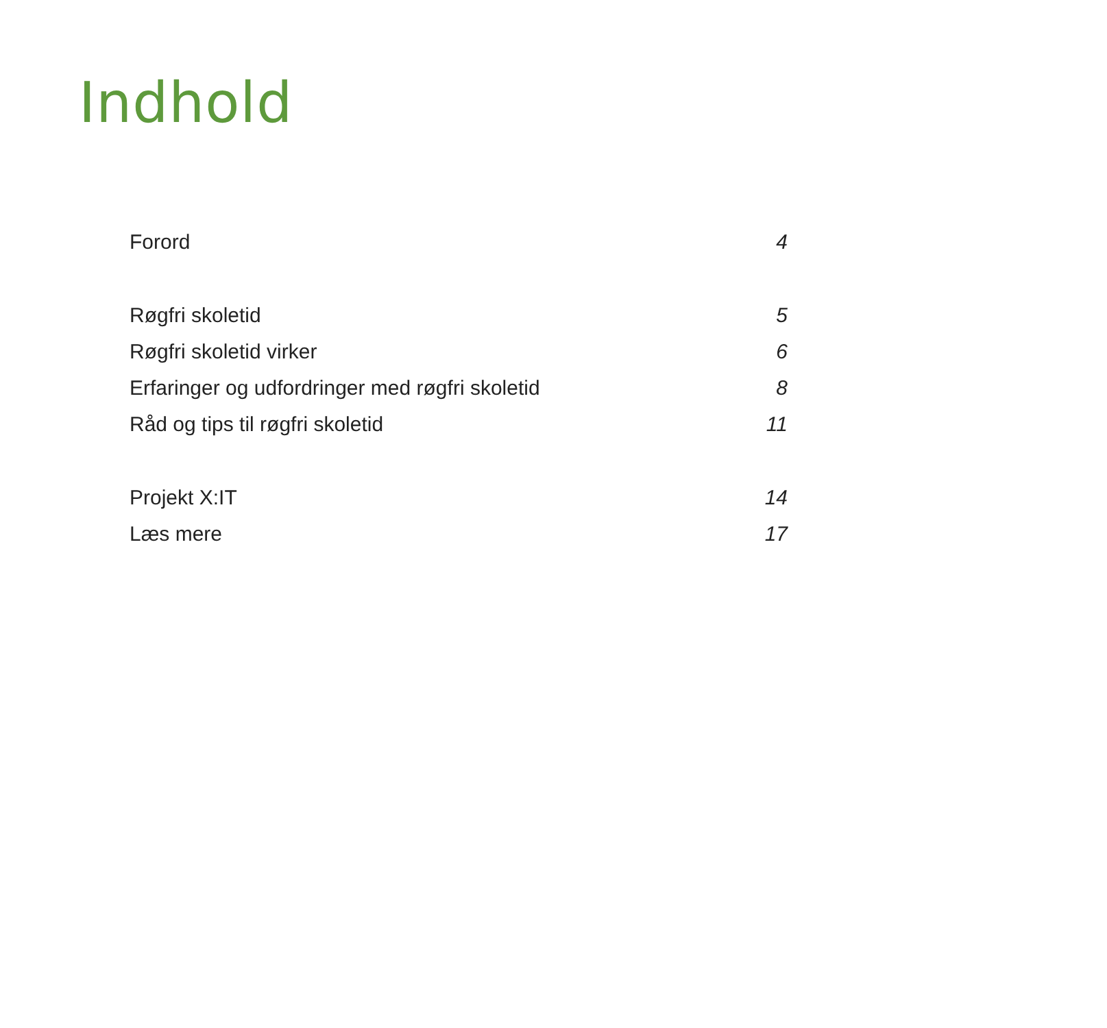Indhold
Forord 4
Røgfri skoletid 5
Røgfri skoletid virker 6
Erfaringer og udfordringer med røgfri skoletid 8
Råd og tips til røgfri skoletid 11
Projekt X:IT 14
Læs mere 17